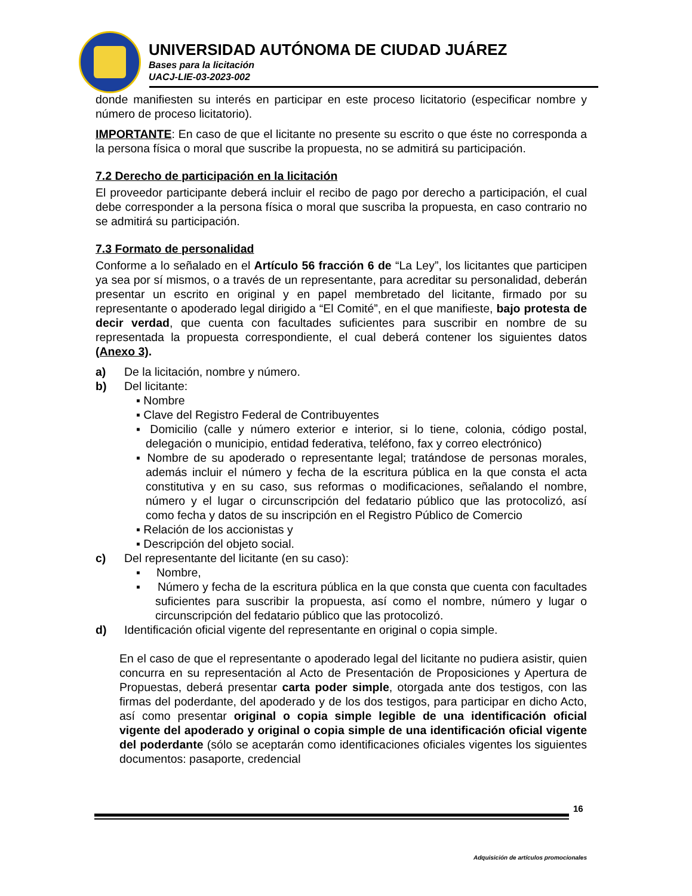UNIVERSIDAD AUTÓNOMA DE CIUDAD JUÁREZ
Bases para la licitación
UACJ-LIE-03-2023-002
donde manifiesten su interés en participar en este proceso licitatorio (especificar nombre y número de proceso licitatorio).
IMPORTANTE: En caso de que el licitante no presente su escrito o que éste no corresponda a la persona física o moral que suscribe la propuesta, no se admitirá su participación.
7.2 Derecho de participación en la licitación
El proveedor participante deberá incluir el recibo de pago por derecho a participación, el cual debe corresponder a la persona física o moral que suscriba la propuesta, en caso contrario no se admitirá su participación.
7.3 Formato de personalidad
Conforme a lo señalado en el Artículo 56 fracción 6 de “La Ley”, los licitantes que participen ya sea por sí mismos, o a través de un representante, para acreditar su personalidad, deberán presentar un escrito en original y en papel membretado del licitante, firmado por su representante o apoderado legal dirigido a “El Comité”, en el que manifieste, bajo protesta de decir verdad, que cuenta con facultades suficientes para suscribir en nombre de su representada la propuesta correspondiente, el cual deberá contener los siguientes datos (Anexo 3).
a) De la licitación, nombre y número.
b) Del licitante:
▪ Nombre
▪ Clave del Registro Federal de Contribuyentes
▪ Domicilio (calle y número exterior e interior, si lo tiene, colonia, código postal, delegación o municipio, entidad federativa, teléfono, fax y correo electrónico)
▪ Nombre de su apoderado o representante legal; tratándose de personas morales, además incluir el número y fecha de la escritura pública en la que consta el acta constitutiva y en su caso, sus reformas o modificaciones, señalando el nombre, número y el lugar o circunscripción del fedatario público que las protocolizó, así como fecha y datos de su inscripción en el Registro Público de Comercio
▪ Relación de los accionistas y
▪ Descripción del objeto social.
c) Del representante del licitante (en su caso):
▪ Nombre,
▪ Número y fecha de la escritura pública en la que consta que cuenta con facultades suficientes para suscribir la propuesta, así como el nombre, número y lugar o circunscripción del fedatario público que las protocolizó.
d) Identificación oficial vigente del representante en original o copia simple.
En el caso de que el representante o apoderado legal del licitante no pudiera asistir, quien concurra en su representación al Acto de Presentación de Proposiciones y Apertura de Propuestas, deberá presentar carta poder simple, otorgada ante dos testigos, con las firmas del poderdante, del apoderado y de los dos testigos, para participar en dicho Acto, así como presentar original o copia simple legible de una identificación oficial vigente del apoderado y original o copia simple de una identificación oficial vigente del poderdante (sólo se aceptarán como identificaciones oficiales vigentes los siguientes documentos: pasaporte, credencial
16
Adquisición de artículos promocionales